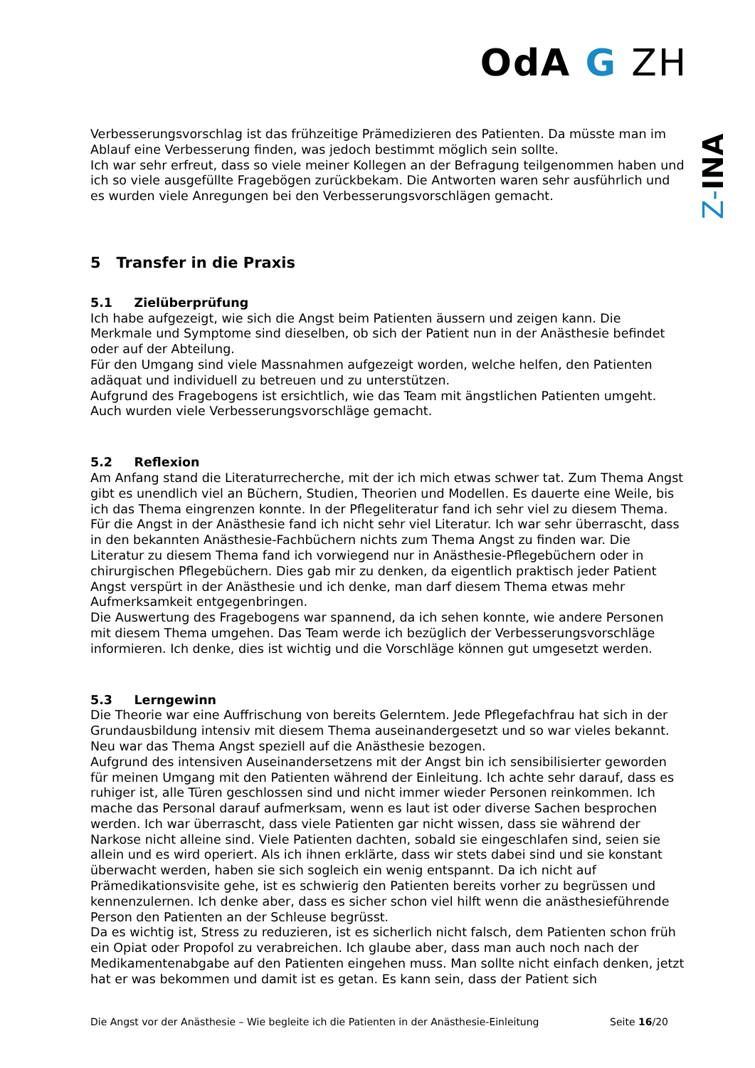OdA G ZH
Z-INA
Verbesserungsvorschlag ist das frühzeitige Prämedizieren des Patienten. Da müsste man im Ablauf eine Verbesserung finden, was jedoch bestimmt möglich sein sollte.
Ich war sehr erfreut, dass so viele meiner Kollegen an der Befragung teilgenommen haben und ich so viele ausgefüllte Fragebögen zurückbekam. Die Antworten waren sehr ausführlich und es wurden viele Anregungen bei den Verbesserungsvorschlägen gemacht.
5 Transfer in die Praxis
5.1 Zielüberprüfung
Ich habe aufgezeigt, wie sich die Angst beim Patienten äussern und zeigen kann. Die Merkmale und Symptome sind dieselben, ob sich der Patient nun in der Anästhesie befindet oder auf der Abteilung.
Für den Umgang sind viele Massnahmen aufgezeigt worden, welche helfen, den Patienten adäquat und individuell zu betreuen und zu unterstützen.
Aufgrund des Fragebogens ist ersichtlich, wie das Team mit ängstlichen Patienten umgeht. Auch wurden viele Verbesserungsvorschläge gemacht.
5.2 Reflexion
Am Anfang stand die Literaturrecherche, mit der ich mich etwas schwer tat. Zum Thema Angst gibt es unendlich viel an Büchern, Studien, Theorien und Modellen. Es dauerte eine Weile, bis ich das Thema eingrenzen konnte. In der Pflegeliteratur fand ich sehr viel zu diesem Thema. Für die Angst in der Anästhesie fand ich nicht sehr viel Literatur. Ich war sehr überrascht, dass in den bekannten Anästhesie-Fachbüchern nichts zum Thema Angst zu finden war. Die Literatur zu diesem Thema fand ich vorwiegend nur in Anästhesie-Pflegebüchern oder in chirurgischen Pflegebüchern. Dies gab mir zu denken, da eigentlich praktisch jeder Patient Angst verspürt in der Anästhesie und ich denke, man darf diesem Thema etwas mehr Aufmerksamkeit entgegenbringen.
Die Auswertung des Fragebogens war spannend, da ich sehen konnte, wie andere Personen mit diesem Thema umgehen. Das Team werde ich bezüglich der Verbesserungsvorschläge informieren. Ich denke, dies ist wichtig und die Vorschläge können gut umgesetzt werden.
5.3 Lerngewinn
Die Theorie war eine Auffrischung von bereits Gelerntem. Jede Pflegefachfrau hat sich in der Grundausbildung intensiv mit diesem Thema auseinandergesetzt und so war vieles bekannt. Neu war das Thema Angst speziell auf die Anästhesie bezogen.
Aufgrund des intensiven Auseinandersetzens mit der Angst bin ich sensibilisierter geworden für meinen Umgang mit den Patienten während der Einleitung. Ich achte sehr darauf, dass es ruhiger ist, alle Türen geschlossen sind und nicht immer wieder Personen reinkommen. Ich mache das Personal darauf aufmerksam, wenn es laut ist oder diverse Sachen besprochen werden. Ich war überrascht, dass viele Patienten gar nicht wissen, dass sie während der Narkose nicht alleine sind. Viele Patienten dachten, sobald sie eingeschlafen sind, seien sie allein und es wird operiert. Als ich ihnen erklärte, dass wir stets dabei sind und sie konstant überwacht werden, haben sie sich sogleich ein wenig entspannt. Da ich nicht auf Prämedikationsvisite gehe, ist es schwierig den Patienten bereits vorher zu begrüssen und kennenzulernen. Ich denke aber, dass es sicher schon viel hilft wenn die anästhesieführende Person den Patienten an der Schleuse begrüsst.
Da es wichtig ist, Stress zu reduzieren, ist es sicherlich nicht falsch, dem Patienten schon früh ein Opiat oder Propofol zu verabreichen. Ich glaube aber, dass man auch noch nach der Medikamentenabgabe auf den Patienten eingehen muss. Man sollte nicht einfach denken, jetzt hat er was bekommen und damit ist es getan. Es kann sein, dass der Patient sich
Die Angst vor der Anästhesie – Wie begleite ich die Patienten in der Anästhesie-Einleitung Seite 16/20